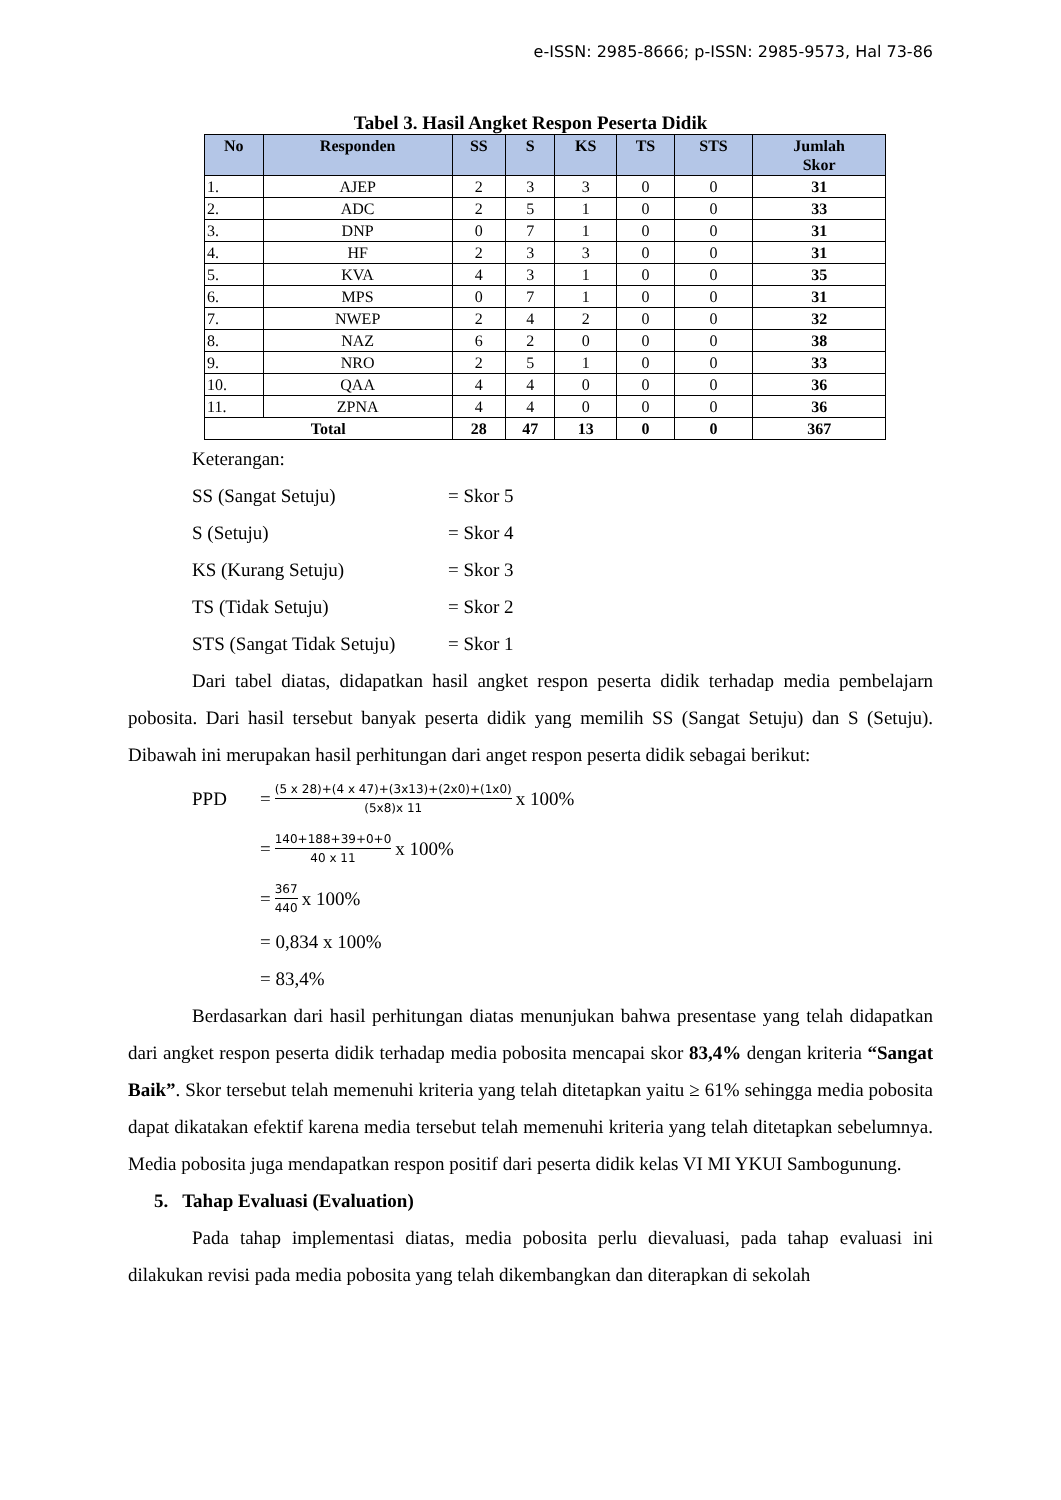e-ISSN: 2985-8666; p-ISSN: 2985-9573, Hal 73-86
Tabel 3. Hasil Angket Respon Peserta Didik
| No | Responden | SS | S | KS | TS | STS | Jumlah Skor |
| --- | --- | --- | --- | --- | --- | --- | --- |
| 1. | AJEP | 2 | 3 | 3 | 0 | 0 | 31 |
| 2. | ADC | 2 | 5 | 1 | 0 | 0 | 33 |
| 3. | DNP | 0 | 7 | 1 | 0 | 0 | 31 |
| 4. | HF | 2 | 3 | 3 | 0 | 0 | 31 |
| 5. | KVA | 4 | 3 | 1 | 0 | 0 | 35 |
| 6. | MPS | 0 | 7 | 1 | 0 | 0 | 31 |
| 7. | NWEP | 2 | 4 | 2 | 0 | 0 | 32 |
| 8. | NAZ | 6 | 2 | 0 | 0 | 0 | 38 |
| 9. | NRO | 2 | 5 | 1 | 0 | 0 | 33 |
| 10. | QAA | 4 | 4 | 0 | 0 | 0 | 36 |
| 11. | ZPNA | 4 | 4 | 0 | 0 | 0 | 36 |
| Total | | 28 | 47 | 13 | 0 | 0 | 367 |
Keterangan:
SS (Sangat Setuju) = Skor 5
S (Setuju) = Skor 4
KS (Kurang Setuju) = Skor 3
TS (Tidak Setuju) = Skor 2
STS (Sangat Tidak Setuju) = Skor 1
Dari tabel diatas, didapatkan hasil angket respon peserta didik terhadap media pembelajarn pobosita. Dari hasil tersebut banyak peserta didik yang memilih SS (Sangat Setuju) dan S (Setuju). Dibawah ini merupakan hasil perhitungan dari anget respon peserta didik sebagai berikut:
PPD = (5 x 28)+(4 x 47)+(3x13)+(2x0)+(1x0) (5x8)x 11 x 100%
= 140+188+39+0+0 40 x 11 x 100%
= 367 440 x 100%
= 0,834 x 100%
= 83,4%
Berdasarkan dari hasil perhitungan diatas menunjukan bahwa presentase yang telah didapatkan dari angket respon peserta didik terhadap media pobosita mencapai skor 83,4% dengan kriteria “Sangat Baik”. Skor tersebut telah memenuhi kriteria yang telah ditetapkan yaitu ≥ 61% sehingga media pobosita dapat dikatakan efektif karena media tersebut telah memenuhi kriteria yang telah ditetapkan sebelumnya. Media pobosita juga mendapatkan respon positif dari peserta didik kelas VI MI YKUI Sambogunung.
5. Tahap Evaluasi (Evaluation)
Pada tahap implementasi diatas, media pobosita perlu dievaluasi, pada tahap evaluasi ini dilakukan revisi pada media pobosita yang telah dikembangkan dan diterapkan di sekolah